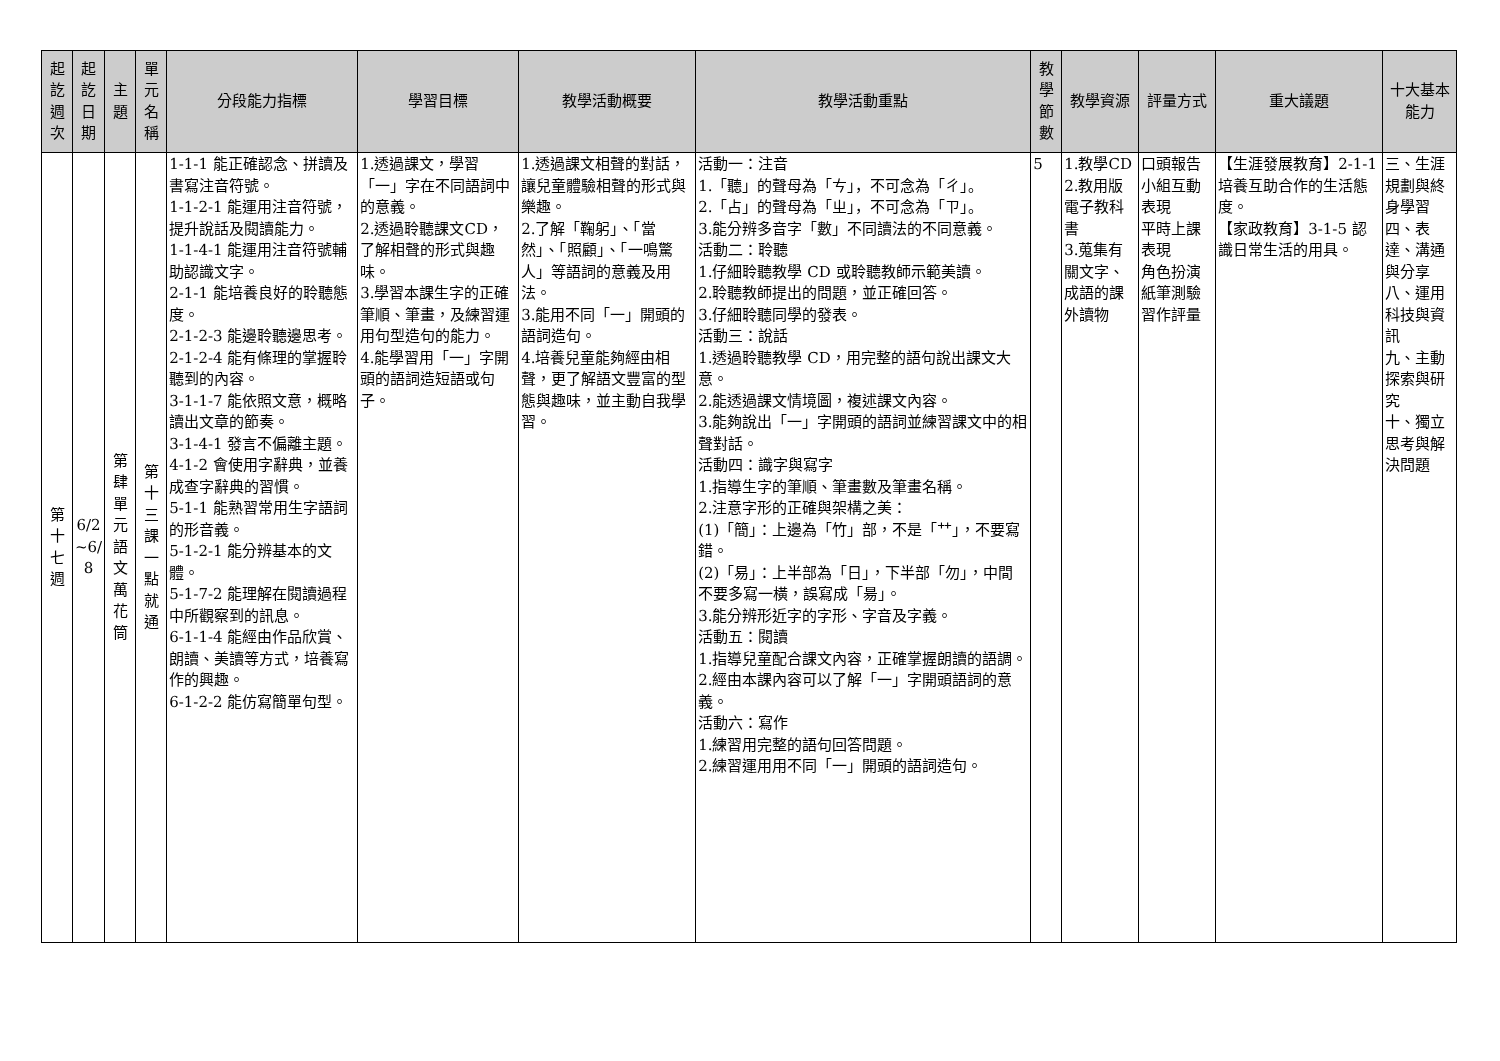| 起訖週次 | 起訖日期 | 主題 | 單元名稱 | 分段能力指標 | 學習目標 | 教學活動概要 | 教學活動重點 | 教學節數 | 教學資源 | 評量方式 | 重大議題 | 十大基本能力 |
| --- | --- | --- | --- | --- | --- | --- | --- | --- | --- | --- | --- | --- |
| 第十七週 | 6/2 ~6/ 8 | 第肆單元語文萬花筒 | 第十三課一點就通 | 1-1-1 能正確認念、拼讀及書寫注音符號。 1-1-2-1 能運用注音符號，提升說話及閱讀能力。 1-1-4-1 能運用注音符號輔助認識文字。 2-1-1 能培養良好的聆聽態度。 2-1-2-3 能邊聆聽邊思考。 2-1-2-4 能有條理的掌握聆聽到的內容。 3-1-1-7 能依照文意，概略讀出文章的節奏。 3-1-4-1 發言不偏離主題。 4-1-2 會使用字辭典，並養成查字辭典的習慣。 5-1-1 能熟習常用生字語詞的形音義。 5-1-2-1 能分辨基本的文體。 5-1-7-2 能理解在閱讀過程中所觀察到的訊息。 6-1-1-4 能經由作品欣賞、朗讀、美讀等方式，培養寫作的興趣。 6-1-2-2 能仿寫簡單句型。 | 1.透過課文，學習「一」字在不同語詞中的意義。 2.透過聆聽課文CD，了解相聲的形式與趣味。 3.學習本課生字的正確筆順、筆畫，及練習運用句型造句的能力。 4.能學習用「一」字開頭的語詞造短語或句子。 | 1.透過課文相聲的對話，讓兒童體驗相聲的形式與樂趣。 2.了解「鞠躬」、「當然」、「照顧」、「一鳴驚人」等語詞的意義及用法。 3.能用不同「一」開頭的語詞造句。 4.培養兒童能夠經由相聲，更了解語文豐富的型態與趣味，並主動自我學習。 | 活動一：注音 1.「聽」的聲母為「ㄘ」，不可念為「ㄔ」。 2.「占」的聲母為「ㄓ」，不可念為「ㄗ」。 3.能分辨多音字「數」不同讀法的不同意義。 活動二：聆聽 1.仔細聆聽教學 CD 或聆聽教師示範美讀。 2.聆聽教師提出的問題，並正確回答。 3.仔細聆聽同學的發表。 活動三：說話 1.透過聆聽教學 CD，用完整的語句說出課文大意。 2.能透過課文情境圖，複述課文內容。 3.能夠說出「一」字開頭的語詞並練習課文中的相聲對話。 活動四：識字與寫字 1.指導生字的筆順、筆畫數及筆畫名稱。 2.注意字形的正確與架構之美： (1)「簡」：上邊為「竹」部，不是「艹」，不要寫錯。 (2)「易」：上半部為「日」，下半部「勿」，中間不要多寫一橫，誤寫成「昜」。 3.能分辨形近字的字形、字音及字義。 活動五：閱讀 1.指導兒童配合課文內容，正確掌握朗讀的語調。 2.經由本課內容可以了解「一」字開頭語詞的意義。 活動六：寫作 1.練習用完整的語句回答問題。 2.練習運用用不同「一」開頭的語詞造句。 | 5 | 1.教學CD 2.教用版電子教科書 3.蒐集有關文字、成語的課外讀物 | 口頭報告 小組互動表現 平時上課表現 角色扮演 紙筆測驗 習作評量 | 【生涯發展教育】2-1-1 培養互助合作的生活態度。 【家政教育】3-1-5 認識日常生活的用具。 | 三、生涯規劃與終身學習 四、表達、溝通與分享 八、運用科技與資訊 九、主動探索與研究 十、獨立思考與解決問題 |